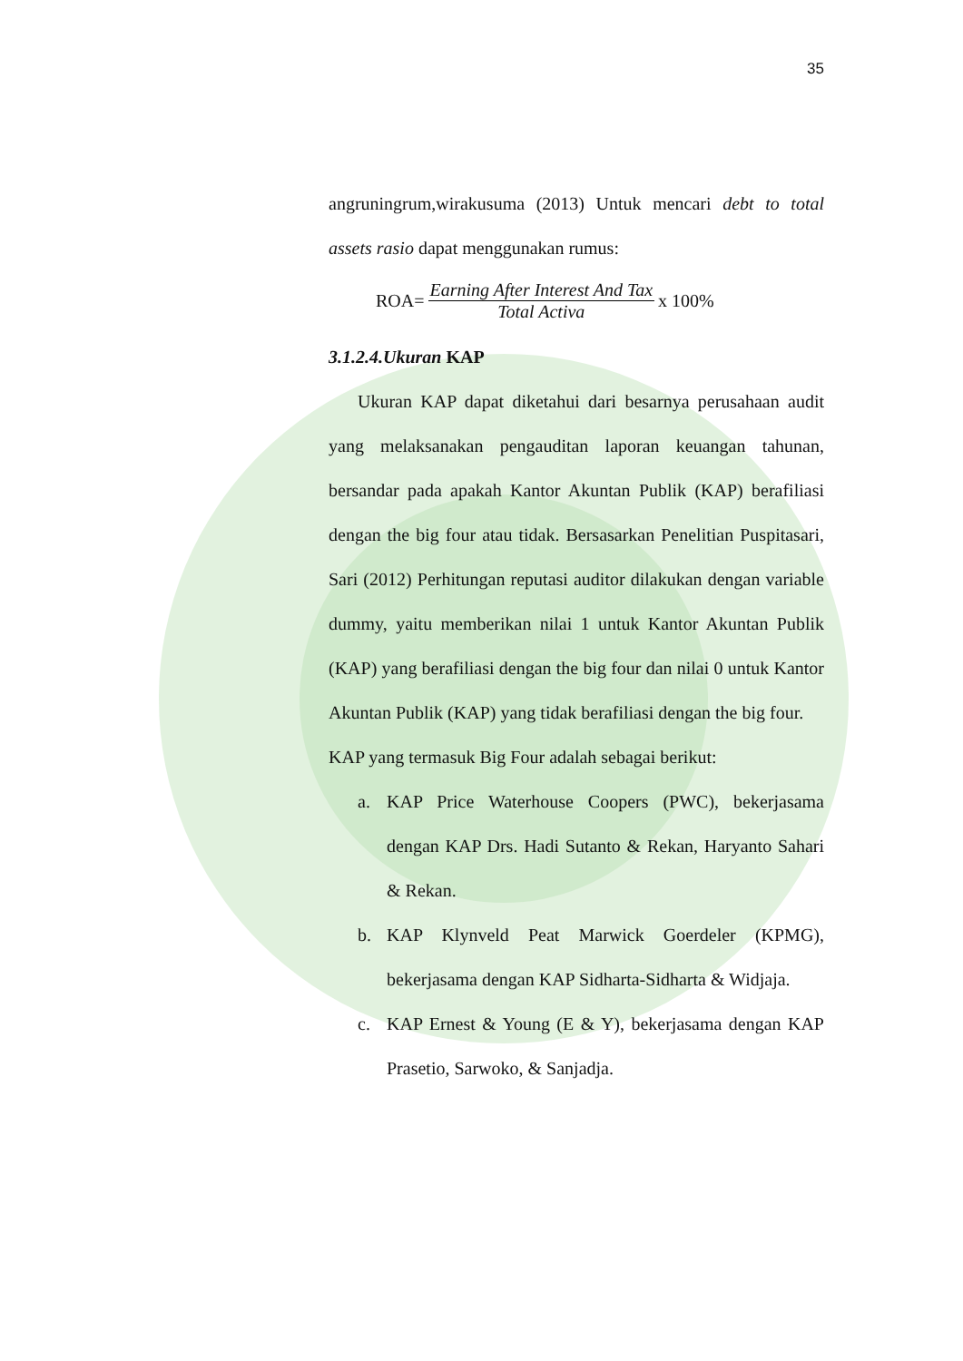35
angruningrum,wirakusuma (2013) Untuk mencari debt to total assets rasio dapat menggunakan rumus:
ROA= Earning After Interest And Tax Total Activa x 100%
3.1.2.4.Ukuran KAP
Ukuran KAP dapat diketahui dari besarnya perusahaan audit yang melaksanakan pengauditan laporan keuangan tahunan, bersandar pada apakah Kantor Akuntan Publik (KAP) berafiliasi dengan the big four atau tidak. Bersasarkan Penelitian Puspitasari, Sari (2012) Perhitungan reputasi auditor dilakukan dengan variable dummy, yaitu memberikan nilai 1 untuk Kantor Akuntan Publik (KAP) yang berafiliasi dengan the big four dan nilai 0 untuk Kantor Akuntan Publik (KAP) yang tidak berafiliasi dengan the big four.
KAP yang termasuk Big Four adalah sebagai berikut:
a. KAP Price Waterhouse Coopers (PWC), bekerjasama dengan KAP Drs. Hadi Sutanto & Rekan, Haryanto Sahari & Rekan.
b. KAP Klynveld Peat Marwick Goerdeler (KPMG), bekerjasama dengan KAP Sidharta-Sidharta & Widjaja.
c. KAP Ernest & Young (E & Y), bekerjasama dengan KAP Prasetio, Sarwoko, & Sanjadja.